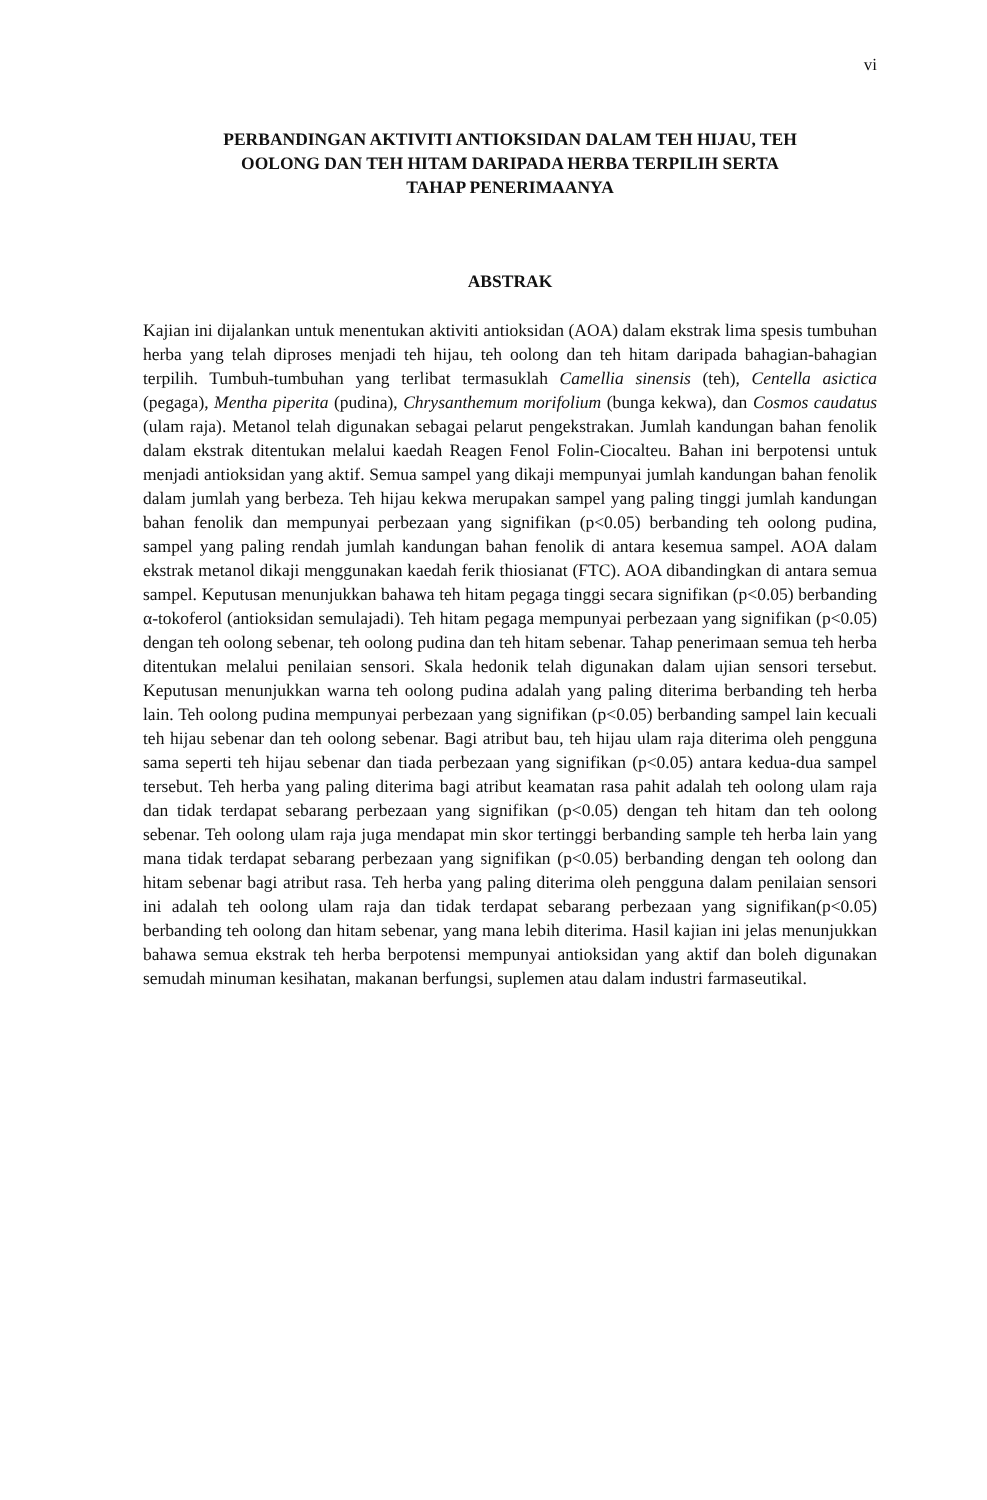vi
PERBANDINGAN AKTIVITI ANTIOKSIDAN DALAM TEH HIJAU, TEH
OOLONG DAN TEH HITAM DARIPADA HERBA TERPILIH SERTA
TAHAP PENERIMAANYA
ABSTRAK
Kajian ini dijalankan untuk menentukan aktiviti antioksidan (AOA) dalam ekstrak lima spesis tumbuhan herba yang telah diproses menjadi teh hijau, teh oolong dan teh hitam daripada bahagian-bahagian terpilih. Tumbuh-tumbuhan yang terlibat termasuklah Camellia sinensis (teh), Centella asictica (pegaga), Mentha piperita (pudina), Chrysanthemum morifolium (bunga kekwa), dan Cosmos caudatus (ulam raja). Metanol telah digunakan sebagai pelarut pengekstrakan. Jumlah kandungan bahan fenolik dalam ekstrak ditentukan melalui kaedah Reagen Fenol Folin-Ciocalteu. Bahan ini berpotensi untuk menjadi antioksidan yang aktif. Semua sampel yang dikaji mempunyai jumlah kandungan bahan fenolik dalam jumlah yang berbeza. Teh hijau kekwa merupakan sampel yang paling tinggi jumlah kandungan bahan fenolik dan mempunyai perbezaan yang signifikan (p<0.05) berbanding teh oolong pudina, sampel yang paling rendah jumlah kandungan bahan fenolik di antara kesemua sampel. AOA dalam ekstrak metanol dikaji menggunakan kaedah ferik thiosianat (FTC). AOA dibandingkan di antara semua sampel. Keputusan menunjukkan bahawa teh hitam pegaga tinggi secara signifikan (p<0.05) berbanding α-tokoferol (antioksidan semulajadi). Teh hitam pegaga mempunyai perbezaan yang signifikan (p<0.05) dengan teh oolong sebenar, teh oolong pudina dan teh hitam sebenar. Tahap penerimaan semua teh herba ditentukan melalui penilaian sensori. Skala hedonik telah digunakan dalam ujian sensori tersebut. Keputusan menunjukkan warna teh oolong pudina adalah yang paling diterima berbanding teh herba lain. Teh oolong pudina mempunyai perbezaan yang signifikan (p<0.05) berbanding sampel lain kecuali teh hijau sebenar dan teh oolong sebenar. Bagi atribut bau, teh hijau ulam raja diterima oleh pengguna sama seperti teh hijau sebenar dan tiada perbezaan yang signifikan (p<0.05) antara kedua-dua sampel tersebut. Teh herba yang paling diterima bagi atribut keamatan rasa pahit adalah teh oolong ulam raja dan tidak terdapat sebarang perbezaan yang signifikan (p<0.05) dengan teh hitam dan teh oolong sebenar. Teh oolong ulam raja juga mendapat min skor tertinggi berbanding sample teh herba lain yang mana tidak terdapat sebarang perbezaan yang signifikan (p<0.05) berbanding dengan teh oolong dan hitam sebenar bagi atribut rasa. Teh herba yang paling diterima oleh pengguna dalam penilaian sensori ini adalah teh oolong ulam raja dan tidak terdapat sebarang perbezaan yang signifikan(p<0.05) berbanding teh oolong dan hitam sebenar, yang mana lebih diterima. Hasil kajian ini jelas menunjukkan bahawa semua ekstrak teh herba berpotensi mempunyai antioksidan yang aktif dan boleh digunakan semudah minuman kesihatan, makanan berfungsi, suplemen atau dalam industri farmaseutikal.